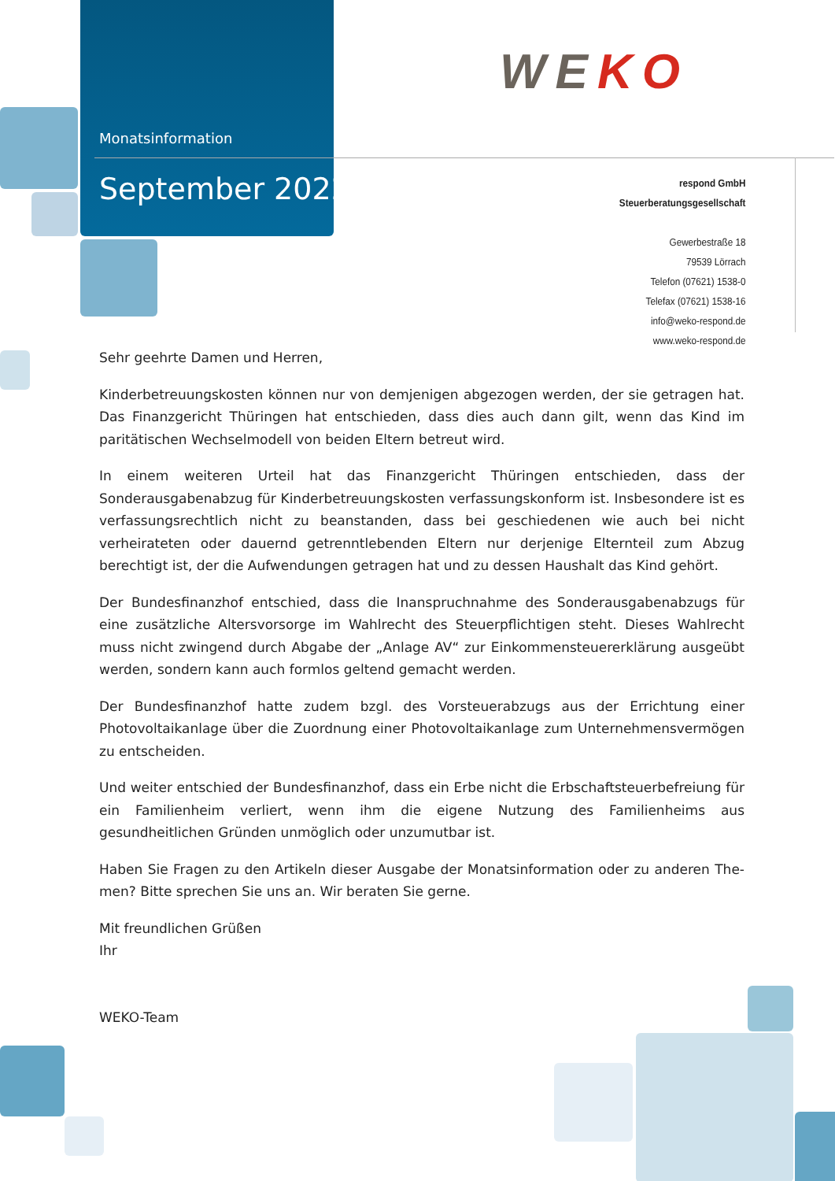Monatsinformation
September 2022
WEKO
respond GmbH
Steuerberatungsgesellschaft
Gewerbestraße 18
79539 Lörrach
Telefon (07621) 1538-0
Telefax (07621) 1538-16
info@weko-respond.de
www.weko-respond.de
Sehr geehrte Damen und Herren,
Kinderbetreuungskosten können nur von demjenigen abgezogen werden, der sie getragen hat. Das Finanzgericht Thüringen hat entschieden, dass dies auch dann gilt, wenn das Kind im paritätischen Wechselmodell von beiden Eltern betreut wird.
In einem weiteren Urteil hat das Finanzgericht Thüringen entschieden, dass der Sonderausgaben­abzug für Kinderbetreuungskosten verfassungskonform ist. Insbesondere ist es verfassungsrechtlich nicht zu beanstanden, dass bei geschiedenen wie auch bei nicht verheirateten oder dauernd ge­trenntlebenden Eltern nur derjenige Elternteil zum Abzug berechtigt ist, der die Aufwendungen ge­tragen hat und zu dessen Haushalt das Kind gehört.
Der Bundesfinanzhof entschied, dass die Inanspruchnahme des Sonderausgabenabzugs für eine zusätzliche Altersvorsorge im Wahlrecht des Steuerpflichtigen steht. Dieses Wahlrecht muss nicht zwingend durch Abgabe der „Anlage AV“ zur Einkommensteuererklärung ausgeübt werden, son­dern kann auch formlos geltend gemacht werden.
Der Bundesfinanzhof hatte zudem bzgl. des Vorsteuerabzugs aus der Errichtung einer Photovolta­ikanlage über die Zuordnung einer Photovoltaikanlage zum Unternehmensvermögen zu entschei­den.
Und weiter entschied der Bundesfinanzhof, dass ein Erbe nicht die Erbschaftsteuerbefreiung für ein Familienheim verliert, wenn ihm die eigene Nutzung des Familienheims aus gesundheitlichen Gründen unmöglich oder unzumutbar ist.
Haben Sie Fragen zu den Artikeln dieser Ausgabe der Monatsinformation oder zu anderen The­men? Bitte sprechen Sie uns an. Wir beraten Sie gerne.
Mit freundlichen Grüßen
Ihr
WEKO-Team